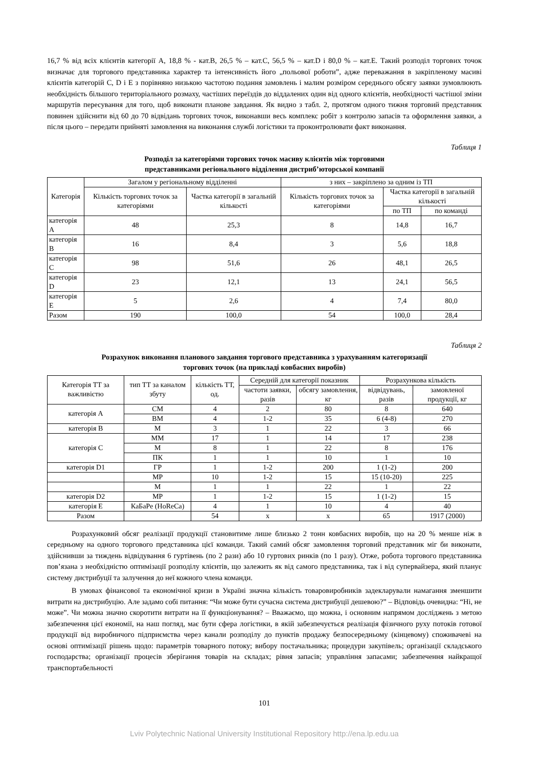16,7 % від всіх клієнтів категорії А, 18,8 % - кат.В, 26,5 % – кат.С, 56,5 % – кат.D і 80,0 % – кат.Е. Такий розподіл торгових точок визначає для торгового представника характер та інтенсивність його „польової роботи”, адже переважання в закріпленому масиві клієнтів категорій С, D і Е з порівняно низькою частотою подання замовлень і малим розміром середнього обсягу заявки зумовлюють необхідність більшого територіального розмаху, частіших переїздів до віддалених один від одного клієнтів, необхідності частішої зміни маршрутів пересування для того, щоб виконати планове завдання. Як видно з табл. 2, протягом одного тижня торговий представник повинен здійснити від 60 до 70 відвідань торгових точок, виконавши весь комплекс робіт з контролю запасів та оформлення заявки, а після цього – передати прийняті замовлення на виконання службі логістики та проконтролювати факт виконання.
Таблиця 1
Розподіл за категоріями торгових точок масиву клієнтів між торговими
представниками регіонального відділення дистриб’юторської компанії
| Категорія | Загалом у регіональному відділенні | | з них – закріплено за одним із ТП | | |
| --- | --- | --- | --- | --- | --- |
| | Кількість торгових точок за категоріями | Частка категорії в загальній кількості | Кількість торгових точок за категоріями | Частка категорії в загальній кількості | |
| | | | | по ТП | по команді |
| категорія А | 48 | 25,3 | 8 | 14,8 | 16,7 |
| категорія В | 16 | 8,4 | 3 | 5,6 | 18,8 |
| категорія С | 98 | 51,6 | 26 | 48,1 | 26,5 |
| категорія D | 23 | 12,1 | 13 | 24,1 | 56,5 |
| категорія Е | 5 | 2,6 | 4 | 7,4 | 80,0 |
| Разом | 190 | 100,0 | 54 | 100,0 | 28,4 |
Таблиця 2
Розрахунок виконання планового завдання торгового представника з урахуванням категоризації
торгових точок (на прикладі ковбасних виробів)
| Категорія ТТ за важливістю | тип ТТ за каналом збуту | кількість ТТ, од. | Середній для категорії показник | | Розрахункова кількість | |
| --- | --- | --- | --- | --- | --- | --- |
| | | | частоти заявки, разів | обсягу замовлення, кг | відвідувань, разів | замовленої продукції, кг |
| категорія А | СМ | 4 | 2 | 80 | 8 | 640 |
| | ВМ | 4 | 1-2 | 35 | 6 (4-8) | 270 |
| категорія В | М | 3 | 1 | 22 | 3 | 66 |
| категорія С | ММ | 17 | 1 | 14 | 17 | 238 |
| | М | 8 | 1 | 22 | 8 | 176 |
| | ПК | 1 | 1 | 10 | 1 | 10 |
| категорія D1 | ГР | 1 | 1-2 | 200 | 1 (1-2) | 200 |
| | МР | 10 | 1-2 | 15 | 15 (10-20) | 225 |
| | М | 1 | 1 | 22 | 1 | 22 |
| категорія D2 | МР | 1 | 1-2 | 15 | 1 (1-2) | 15 |
| категорія Е | КаБаРе (HoReCa) | 4 | 1 | 10 | 4 | 40 |
| Разом | | 54 | х | х | 65 | 1917 (2000) |
Розрахунковий обсяг реалізації продукції становитиме лише близько 2 тонн ковбасних виробів, що на 20 % менше ніж в середньому на одного торгового представника цієї команди. Такий самий обсяг замовлення торговий представник міг би виконати, здійснивши за тиждень відвідування 6 гуртівень (по 2 рази) або 10 гуртових ринків (по 1 разу). Отже, робота торгового представника пов’язана з необхідністю оптимізації розподілу клієнтів, що залежить як від самого представника, так і від супервайзера, який планує систему дистрибуції та залучення до неї кожного члена команди.
В умовах фінансової та економічної кризи в Україні значна кількість товаровиробників задекларували намагання зменшити витрати на дистрибуцію. Але задамо собі питання: “Чи може бути сучасна система дистрибуції дешевою?” – Відповідь очевидна: “Ні, не може”. Чи можна значно скоротити витрати на її функціонування? – Вважаємо, що можна, і основним напрямом досліджень з метою забезпечення цієї економії, на наш погляд, має бути сфера логістики, в якій забезпечується реалізація фізичного руху потоків готової продукції від виробничого підприємства через канали розподілу до пунктів продажу безпосередньому (кінцевому) споживачеві на основі оптимізації рішень щодо: параметрів товарного потоку; вибору постачальника; процедури закупівель; організації складського господарства; організації процесів зберігання товарів на складах; рівня запасів; управління запасами; забезпечення найкращої транспортабельності
101
Lviv Polytechnic National University Institutional Repository http://ena.lp.edu.ua